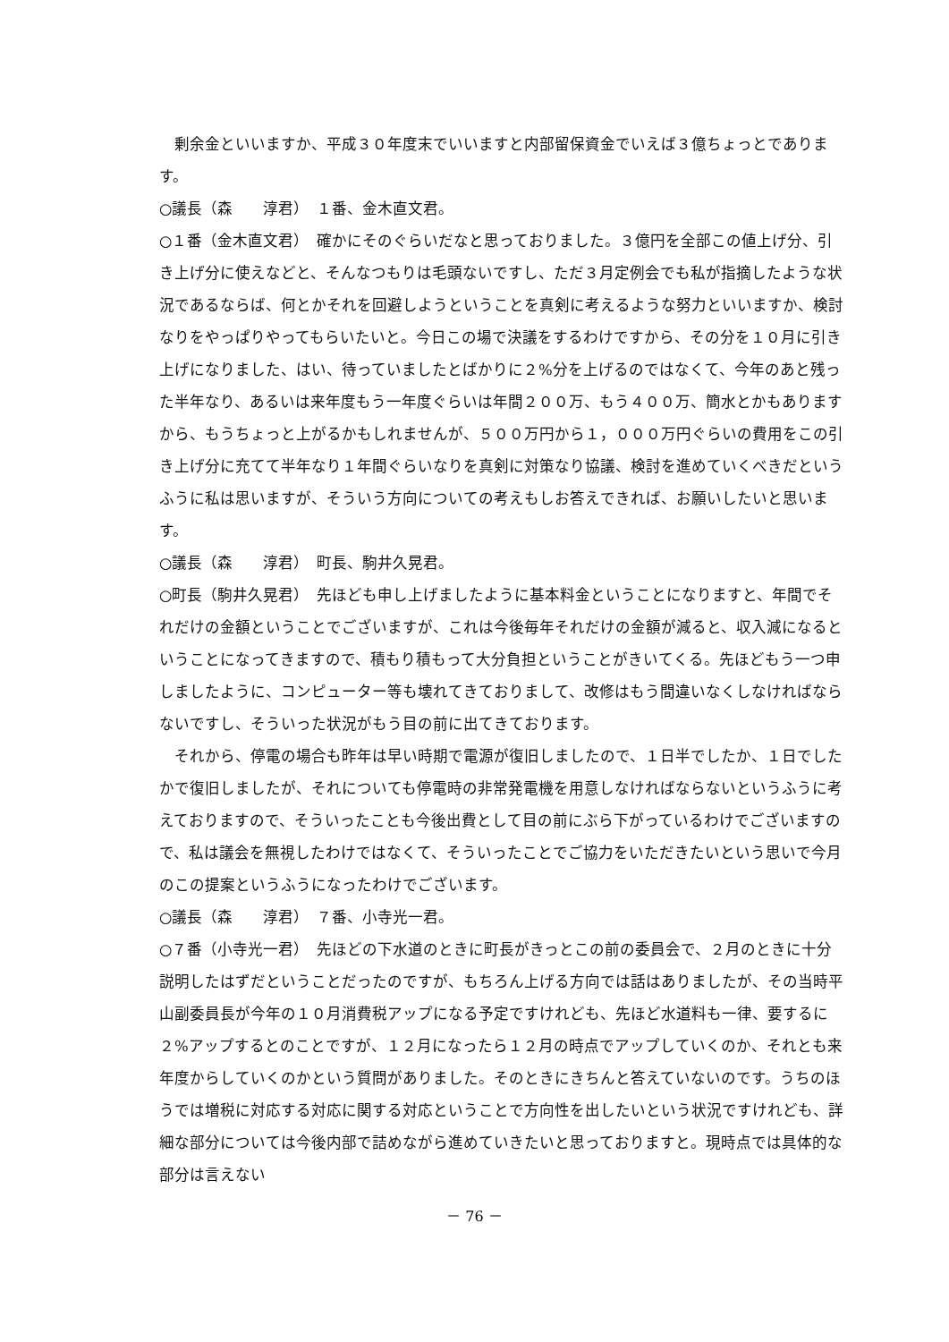剰余金といいますか、平成３０年度末でいいますと内部留保資金でいえば３億ちょっとであります。
○議長（森　　淳君）　１番、金木直文君。
○１番（金木直文君）　確かにそのぐらいだなと思っておりました。３億円を全部この値上げ分、引き上げ分に使えなどと、そんなつもりは毛頭ないですし、ただ３月定例会でも私が指摘したような状況であるならば、何とかそれを回避しようということを真剣に考えるような努力といいますか、検討なりをやっぱりやってもらいたいと。今日この場で決議をするわけですから、その分を１０月に引き上げになりました、はい、待っていましたとばかりに２%分を上げるのではなくて、今年のあと残った半年なり、あるいは来年度もう一年度ぐらいは年間２００万、もう４００万、簡水とかもありますから、もうちょっと上がるかもしれませんが、５００万円から１，０００万円ぐらいの費用をこの引き上げ分に充てて半年なり１年間ぐらいなりを真剣に対策なり協議、検討を進めていくべきだというふうに私は思いますが、そういう方向についての考えもしお答えできれば、お願いしたいと思います。
○議長（森　　淳君）　町長、駒井久晃君。
○町長（駒井久晃君）　先ほども申し上げましたように基本料金ということになりますと、年間でそれだけの金額ということでございますが、これは今後毎年それだけの金額が減ると、収入減になるということになってきますので、積もり積もって大分負担ということがきいてくる。先ほどもう一つ申しましたように、コンピューター等も壊れてきておりまして、改修はもう間違いなくしなければならないですし、そういった状況がもう目の前に出てきております。
　それから、停電の場合も昨年は早い時期で電源が復旧しましたので、１日半でしたか、１日でしたかで復旧しましたが、それについても停電時の非常発電機を用意しなければならないというふうに考えておりますので、そういったことも今後出費として目の前にぶら下がっているわけでございますので、私は議会を無視したわけではなくて、そういったことでご協力をいただきたいという思いで今月のこの提案というふうになったわけでございます。
○議長（森　　淳君）　７番、小寺光一君。
○７番（小寺光一君）　先ほどの下水道のときに町長がきっとこの前の委員会で、２月のときに十分説明したはずだということだったのですが、もちろん上げる方向では話はありましたが、その当時平山副委員長が今年の１０月消費税アップになる予定ですけれども、先ほど水道料も一律、要するに２%アップするとのことですが、１２月になったら１２月の時点でアップしていくのか、それとも来年度からしていくのかという質問がありました。そのときにきちんと答えていないのです。うちのほうでは増税に対応する対応に関する対応ということで方向性を出したいという状況ですけれども、詳細な部分については今後内部で詰めながら進めていきたいと思っておりますと。現時点では具体的な部分は言えない
－ 76 －